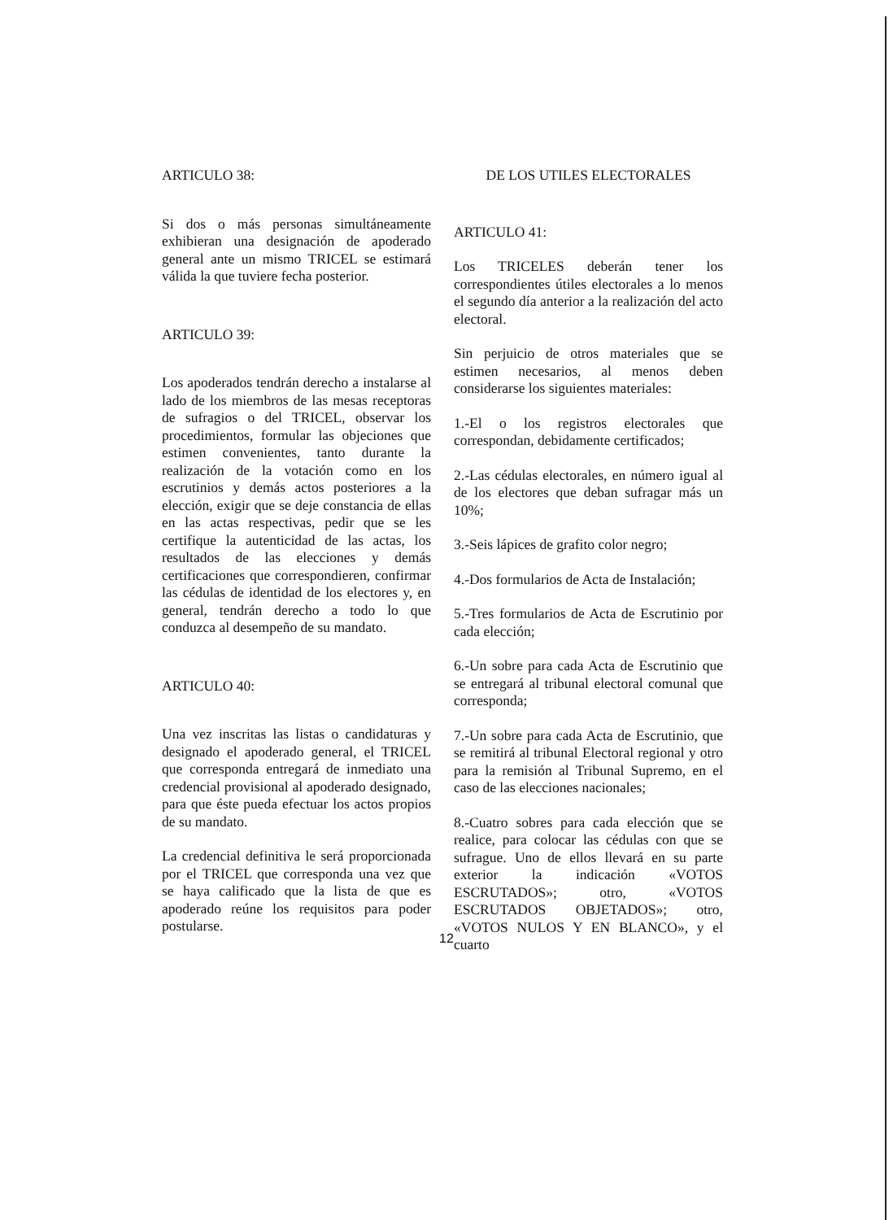ARTICULO 38:
Si dos o más personas simultáneamente exhibieran una designación de apoderado general ante un mismo TRICEL se estimará válida la que tuviere fecha posterior.
ARTICULO 39:
Los apoderados tendrán derecho a instalarse al lado de los miembros de las mesas receptoras de sufragios o del TRICEL, observar los procedimientos, formular las objeciones que estimen convenientes, tanto durante la realización de la votación como en los escrutinios y demás actos posteriores a la elección, exigir que se deje constancia de ellas en las actas respectivas, pedir que se les certifique la autenticidad de las actas, los resultados de las elecciones y demás certificaciones que correspondieren, confirmar las cédulas de identidad de los electores y, en general, tendrán derecho a todo lo que conduzca al desempeño de su mandato.
ARTICULO 40:
Una vez inscritas las listas o candidaturas y designado el apoderado general, el TRICEL que corresponda entregará de inmediato una credencial provisional al apoderado designado, para que éste pueda efectuar los actos propios de su mandato.
La credencial definitiva le será proporcionada por el TRICEL que corresponda una vez que se haya calificado que la lista de que es apoderado reúne los requisitos para poder postularse.
DE LOS UTILES ELECTORALES
ARTICULO 41:
Los TRICELES deberán tener los correspondientes útiles electorales a lo menos el segundo día anterior a la realización del acto electoral.
Sin perjuicio de otros materiales que se estimen necesarios, al menos deben considerarse los siguientes materiales:
1.-El o los registros electorales que correspondan, debidamente certificados;
2.-Las cédulas electorales, en número igual al de los electores que deban sufragar más un 10%;
3.-Seis lápices de grafito color negro;
4.-Dos formularios de Acta de Instalación;
5.-Tres formularios de Acta de Escrutinio por cada elección;
6.-Un sobre para cada Acta de Escrutinio que se entregará al tribunal electoral comunal que corresponda;
7.-Un sobre para cada Acta de Escrutinio, que se remitirá al tribunal Electoral regional y otro para la remisión al Tribunal Supremo, en el caso de las elecciones nacionales;
8.-Cuatro sobres para cada elección que se realice, para colocar las cédulas con que se sufrague. Uno de ellos llevará en su parte exterior la indicación «VOTOS ESCRUTADOS»; otro, «VOTOS ESCRUTADOS OBJETADOS»; otro, «VOTOS NULOS Y EN BLANCO», y el cuarto
12